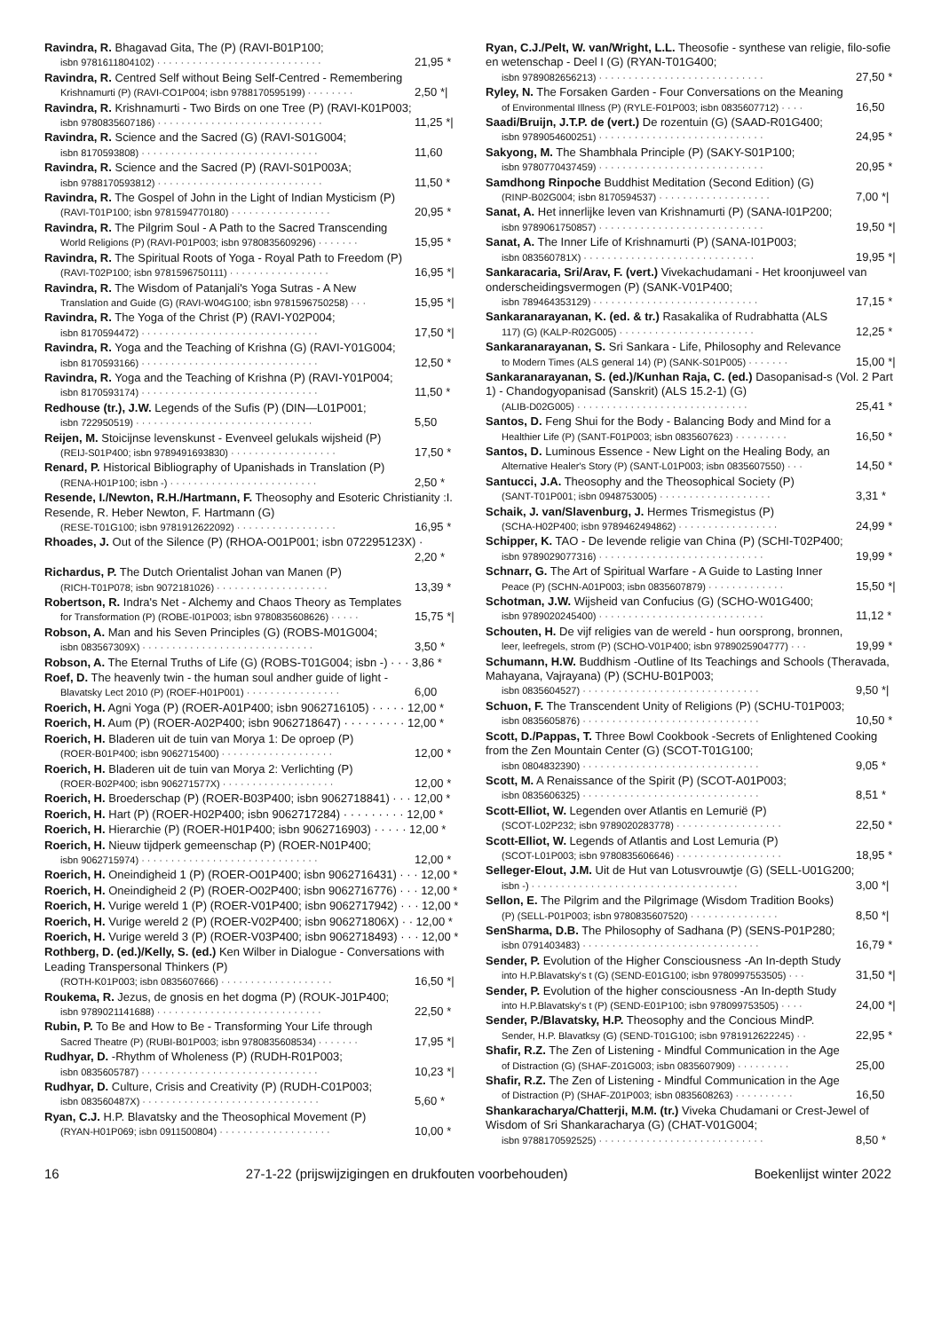Ravindra, R. Bhagavad Gita, The (P) (RAVI-B01P100;
isbn 9781611804102) · · · · · · · · · · · · · · · · · · · · · · · · · · · · 21,95 *
Ravindra, R. Centred Self without Being Self-Centred - Remembering
Krishnamurti (P) (RAVI-CO1P004; isbn 9788170595199) · · · · · · · · 2,50 *|
Ravindra, R. Krishnamurti - Two Birds on one Tree (P) (RAVI-K01P003;
isbn 9780835607186) · · · · · · · · · · · · · · · · · · · · · · · · · · · · 11,25 *|
Ravindra, R. Science and the Sacred (G) (RAVI-S01G004;
isbn 8170593808) · · · · · · · · · · · · · · · · · · · · · · · · · · · · · · 11,60
Ravindra, R. Science and the Sacred (P) (RAVI-S01P003A;
isbn 9788170593812) · · · · · · · · · · · · · · · · · · · · · · · · · · · · 11,50 *
Ravindra, R. The Gospel of John in the Light of Indian Mysticism (P)
(RAVI-T01P100; isbn 9781594770180) · · · · · · · · · · · · · · · · · 20,95 *
Ravindra, R. The Pilgrim Soul - A Path to the Sacred Transcending
World Religions (P) (RAVI-P01P003; isbn 9780835609296) · · · · · · · 15,95 *
Ravindra, R. The Spiritual Roots of Yoga - Royal Path to Freedom (P)
(RAVI-T02P100; isbn 9781596750111) · · · · · · · · · · · · · · · · · 16,95 *|
Ravindra, R. The Wisdom of Patanjali's Yoga Sutras - A New
Translation and Guide (G) (RAVI-W04G100; isbn 9781596750258) · · · 15,95 *|
Ravindra, R. The Yoga of the Christ (P) (RAVI-Y02P004;
isbn 8170594472) · · · · · · · · · · · · · · · · · · · · · · · · · · · · · · 17,50 *|
Ravindra, R. Yoga and the Teaching of Krishna (G) (RAVI-Y01G004;
isbn 8170593166) · · · · · · · · · · · · · · · · · · · · · · · · · · · · · · 12,50 *
Ravindra, R. Yoga and the Teaching of Krishna (P) (RAVI-Y01P004;
isbn 8170593174) · · · · · · · · · · · · · · · · · · · · · · · · · · · · · · 11,50 *
Redhouse (tr.), J.W. Legends of the Sufis (P) (DIN—L01P001;
isbn 722950519) · · · · · · · · · · · · · · · · · · · · · · · · · · · · · · 5,50
Reijen, M. Stoicijnse levenskunst - Evenveel gelukals wijsheid (P)
(REIJ-S01P400; isbn 9789491693830) · · · · · · · · · · · · · · · · · · 17,50 *
Renard, P. Historical Bibliography of Upanishads in Translation (P)
(RENA-H01P100; isbn -) · · · · · · · · · · · · · · · · · · · · · · · · · 2,50 *
Resende, I./Newton, R.H./Hartmann, F. Theosophy and Esoteric Christianity :I. Resende, R. Heber Newton, F. Hartmann (G)
(RESE-T01G100; isbn 9781912622092) · · · · · · · · · · · · · · · · · 16,95 *
Rhoades, J. Out of the Silence (P) (RHOA-O01P001; isbn 072295123X) ·
2,20 *
Richardus, P. The Dutch Orientalist Johan van Manen (P)
(RICH-T01P078; isbn 9072181026) · · · · · · · · · · · · · · · · · · · 13,39 *
Robertson, R. Indra's Net - Alchemy and Chaos Theory as Templates
for Transformation (P) (ROBE-I01P003; isbn 9780835608626) · · · · · 15,75 *|
Robson, A. Man and his Seven Principles (G) (ROBS-M01G004;
isbn 083567309X) · · · · · · · · · · · · · · · · · · · · · · · · · · · · · 3,50 *
Robson, A. The Eternal Truths of Life (G) (ROBS-T01G004; isbn -) · · · 3,86 *
Roef, D. The heavenly twin - the human soul andher guide of light -
Blavatsky Lect 2010 (P) (ROEF-H01P001) · · · · · · · · · · · · · · · · 6,00
Roerich, H. Agni Yoga (P) (ROER-A01P400; isbn 9062716105) · · · · · 12,00 *
Roerich, H. Aum (P) (ROER-A02P400; isbn 9062718647) · · · · · · · · · 12,00 *
Roerich, H. Bladeren uit de tuin van Morya 1: De oproep (P)
(ROER-B01P400; isbn 9062715400) · · · · · · · · · · · · · · · · · · · 12,00 *
Roerich, H. Bladeren uit de tuin van Morya 2: Verlichting (P)
(ROER-B02P400; isbn 906271577X) · · · · · · · · · · · · · · · · · · · 12,00 *
Roerich, H. Broederschap (P) (ROER-B03P400; isbn 9062718841) · · · 12,00 *
Roerich, H. Hart (P) (ROER-H02P400; isbn 9062717284) · · · · · · · · · 12,00 *
Roerich, H. Hierarchie (P) (ROER-H01P400; isbn 9062716903) · · · · · 12,00 *
Roerich, H. Nieuw tijdperk gemeenschap (P) (ROER-N01P400;
isbn 9062715974) · · · · · · · · · · · · · · · · · · · · · · · · · · · · · · 12,00 *
Roerich, H. Oneindigheid 1 (P) (ROER-O01P400; isbn 9062716431) · · · 12,00 *
Roerich, H. Oneindigheid 2 (P) (ROER-O02P400; isbn 9062716776) · · · 12,00 *
Roerich, H. Vurige wereld 1 (P) (ROER-V01P400; isbn 9062717942) · · · 12,00 *
Roerich, H. Vurige wereld 2 (P) (ROER-V02P400; isbn 906271806X) · · 12,00 *
Roerich, H. Vurige wereld 3 (P) (ROER-V03P400; isbn 9062718493) · · · 12,00 *
Rothberg, D. (ed.)/Kelly, S. (ed.) Ken Wilber in Dialogue - Conversations with Leading Transpersonal Thinkers (P)
(ROTH-K01P003; isbn 0835607666) · · · · · · · · · · · · · · · · · · · 16,50 *|
Roukema, R. Jezus, de gnosis en het dogma (P) (ROUK-J01P400;
isbn 9789021141688) · · · · · · · · · · · · · · · · · · · · · · · · · · · · 22,50 *
Rubin, P. To Be and How to Be - Transforming Your Life through
Sacred Theatre (P) (RUBI-B01P003; isbn 9780835608534) · · · · · · · 17,95 *|
Rudhyar, D. -Rhythm of Wholeness (P) (RUDH-R01P003;
isbn 0835605787) · · · · · · · · · · · · · · · · · · · · · · · · · · · · · · 10,23 *|
Rudhyar, D. Culture, Crisis and Creativity (P) (RUDH-C01P003;
isbn 083560487X) · · · · · · · · · · · · · · · · · · · · · · · · · · · · · · 5,60 *
Ryan, C.J. H.P. Blavatsky and the Theosophical Movement (P)
(RYAN-H01P069; isbn 0911500804) · · · · · · · · · · · · · · · · · · · 10,00 *
Ryan, C.J./Pelt, W. van/Wright, L.L. Theosofie - synthese van religie, filo-sofie en wetenschap - Deel I (G) (RYAN-T01G400;
isbn 9789082656213) · · · · · · · · · · · · · · · · · · · · · · · · · · · · 27,50 *
Ryley, N. The Forsaken Garden - Four Conversations on the Meaning
of Environmental Illness (P) (RYLE-F01P003; isbn 0835607712) · · · · 16,50
Saadi/Bruijn, J.T.P. de (vert.) De rozentuin (G) (SAAD-R01G400;
isbn 9789054600251) · · · · · · · · · · · · · · · · · · · · · · · · · · · · 24,95 *
Sakyong, M. The Shambhala Principle (P) (SAKY-S01P100;
isbn 9780770437459) · · · · · · · · · · · · · · · · · · · · · · · · · · · · 20,95 *
Samdhong Rinpoche Buddhist Meditation (Second Edition) (G)
(RINP-B02G004; isbn 8170594537) · · · · · · · · · · · · · · · · · · · 7,00 *|
Sanat, A. Het innerlijke leven van Krishnamurti (P) (SANA-I01P200;
isbn 9789061750857) · · · · · · · · · · · · · · · · · · · · · · · · · · · · 19,50 *|
Sanat, A. The Inner Life of Krishnamurti (P) (SANA-I01P003;
isbn 083560781X) · · · · · · · · · · · · · · · · · · · · · · · · · · · · · 19,95 *|
Sankaracaria, Sri/Arav, F. (vert.) Vivekachudamani - Het kroonjuweel van onderscheidingsvermogen (P) (SANK-V01P400;
isbn 789464353129) · · · · · · · · · · · · · · · · · · · · · · · · · · · · 17,15 *
Sankaranarayanan, K. (ed. & tr.) Rasakalika of Rudrabhatta (ALS
117) (G) (KALP-R02G005) · · · · · · · · · · · · · · · · · · · · · · · 12,25 *
Sankaranarayanan, S. Sri Sankara - Life, Philosophy and Relevance
to Modern Times (ALS general 14) (P) (SANK-S01P005) · · · · · · · 15,00 *|
Sankaranarayanan, S. (ed.)/Kunhan Raja, C. (ed.) Dasopanisad-s (Vol. 2 Part 1) - Chandogyopanisad (Sanskrit) (ALS 15.2-1) (G)
(ALIB-D02G005) · · · · · · · · · · · · · · · · · · · · · · · · · · · · · 25,41 *
Santos, D. Feng Shui for the Body - Balancing Body and Mind for a
Healthier Life (P) (SANT-F01P003; isbn 0835607623) · · · · · · · · · 16,50 *
Santos, D. Luminous Essence - New Light on the Healing Body, an
Alternative Healer's Story (P) (SANT-L01P003; isbn 0835607550) · · · 14,50 *
Santucci, J.A. Theosophy and the Theosophical Society (P)
(SANT-T01P001; isbn 0948753005) · · · · · · · · · · · · · · · · · · · 3,31 *
Schaik, J. van/Slavenburg, J. Hermes Trismegistus (P)
(SCHA-H02P400; isbn 9789462494862) · · · · · · · · · · · · · · · · · 24,99 *
Schipper, K. TAO - De levende religie van China (P) (SCHI-T02P400;
isbn 9789029077316) · · · · · · · · · · · · · · · · · · · · · · · · · · · · 19,99 *
Schnarr, G. The Art of Spiritual Warfare - A Guide to Lasting Inner
Peace (P) (SCHN-A01P003; isbn 0835607879) · · · · · · · · · · · · · 15,50 *|
Schotman, J.W. Wijsheid van Confucius (G) (SCHO-W01G400;
isbn 9789020245400) · · · · · · · · · · · · · · · · · · · · · · · · · · · · 11,12 *
Schouten, H. De vijf religies van de wereld - hun oorsprong, bronnen,
leer, leefregels, strom (P) (SCHO-V01P400; isbn 9789025904777) · · · 19,99 *
Schumann, H.W. Buddhism -Outline of Its Teachings and Schools (Theravada, Mahayana, Vajrayana) (P) (SCHU-B01P003;
isbn 0835604527) · · · · · · · · · · · · · · · · · · · · · · · · · · · · · · 9,50 *|
Schuon, F. The Transcendent Unity of Religions (P) (SCHU-T01P003;
isbn 0835605876) · · · · · · · · · · · · · · · · · · · · · · · · · · · · · · 10,50 *
Scott, D./Pappas, T. Three Bowl Cookbook -Secrets of Enlightened Cooking from the Zen Mountain Center (G) (SCOT-T01G100;
isbn 0804832390) · · · · · · · · · · · · · · · · · · · · · · · · · · · · · · 9,05 *
Scott, M. A Renaissance of the Spirit (P) (SCOT-A01P003;
isbn 0835606325) · · · · · · · · · · · · · · · · · · · · · · · · · · · · · · 8,51 *
Scott-Elliot, W. Legenden over Atlantis en Lemurië (P)
(SCOT-L02P232; isbn 9789020283778) · · · · · · · · · · · · · · · · · · 22,50 *
Scott-Elliot, W. Legends of Atlantis and Lost Lemuria (P)
(SCOT-L01P003; isbn 9780835606646) · · · · · · · · · · · · · · · · · · 18,95 *
Selleger-Elout, J.M. Uit de Hut van Lotusvrouwtje (G) (SELL-U01G200;
isbn -) · · · · · · · · · · · · · · · · · · · · · · · · · · · · · · · · · · · 3,00 *|
Sellon, E. The Pilgrim and the Pilgrimage (Wisdom Tradition Books)
(P) (SELL-P01P003; isbn 9780835607520) · · · · · · · · · · · · · · · 8,50 *|
SenSharma, D.B. The Philosophy of Sadhana (P) (SENS-P01P280;
isbn 0791403483) · · · · · · · · · · · · · · · · · · · · · · · · · · · · · · 16,79 *
Sender, P. Evolution of the Higher Consciousness -An In-depth Study
into H.P.Blavatsky's t (G) (SEND-E01G100; isbn 9780997553505) · · · 31,50 *|
Sender, P. Evolution of the higher consciousness -An In-depth Study
into H.P.Blavatsky's t (P) (SEND-E01P100; isbn 978099753505) · · · · 24,00 *|
Sender, P./Blavatsky, H.P. Theosophy and the Concious MindP.
Sender, H.P. Blavatksy (G) (SEND-T01G100; isbn 9781912622245) · · 22,95 *
Shafir, R.Z. The Zen of Listening - Mindful Communication in the Age
of Distraction (G) (SHAF-Z01G003; isbn 0835607909) · · · · · · · · · 25,00
Shafir, R.Z. The Zen of Listening - Mindful Communication in the Age
of Distraction (P) (SHAF-Z01P003; isbn 0835608263) · · · · · · · · · · 16,50
Shankaracharya/Chatterji, M.M. (tr.) Viveka Chudamani or Crest-Jewel of Wisdom of Sri Shankaracharya (G) (CHAT-V01G004;
isbn 9788170592525) · · · · · · · · · · · · · · · · · · · · · · · · · · · · 8,50 *
16 27-1-22 (prijswijzigingen en drukfouten voorbehouden) Boekenlijst winter 2022